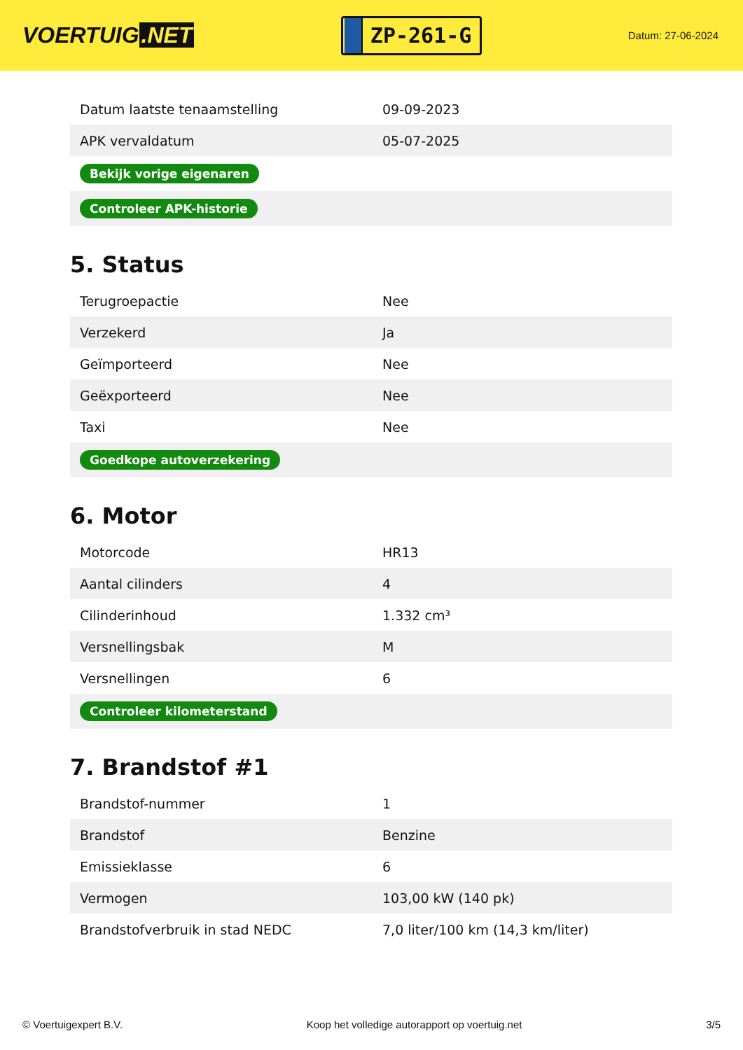VOERTUIG.NET
ZP-261-G
Datum: 27-06-2024
| Datum laatste tenaamstelling | 09-09-2023 |
| APK vervaldatum | 05-07-2025 |
| Bekijk vorige eigenaren | |
| Controleer APK-historie | |
5. Status
| Terugroepactie | Nee |
| Verzekerd | Ja |
| Geïmporteerd | Nee |
| Geëxporteerd | Nee |
| Taxi | Nee |
| Goedkope autoverzekering | |
6. Motor
| Motorcode | HR13 |
| Aantal cilinders | 4 |
| Cilinderinhoud | 1.332 cm³ |
| Versnellingsbak | M |
| Versnellingen | 6 |
| Controleer kilometerstand | |
7. Brandstof #1
| Brandstof-nummer | 1 |
| Brandstof | Benzine |
| Emissieklasse | 6 |
| Vermogen | 103,00 kW (140 pk) |
| Brandstofverbruik in stad NEDC | 7,0 liter/100 km (14,3 km/liter) |
© Voertuigexpert B.V. Koop het volledige autorapport op voertuig.net 3/5